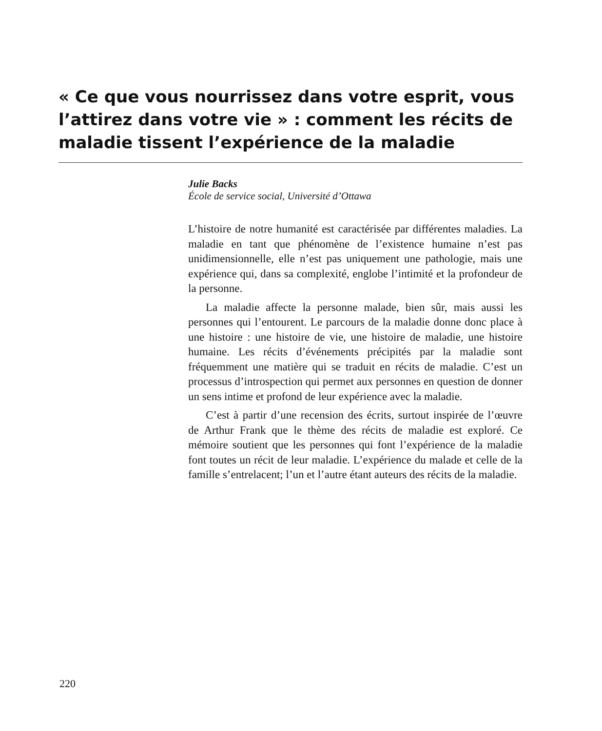« Ce que vous nourrissez dans votre esprit, vous l’attirez dans votre vie » : comment les récits de maladie tissent l’expérience de la maladie
Julie Backs
École de service social, Université d’Ottawa
L’histoire de notre humanité est caractérisée par différentes maladies. La maladie en tant que phénomène de l’existence humaine n’est pas unidimensionnelle, elle n’est pas uniquement une pathologie, mais une expérience qui, dans sa complexité, englobe l’intimité et la profondeur de la personne.
La maladie affecte la personne malade, bien sûr, mais aussi les personnes qui l’entourent. Le parcours de la maladie donne donc place à une histoire : une histoire de vie, une histoire de maladie, une histoire humaine. Les récits d’événements précipités par la maladie sont fréquemment une matière qui se traduit en récits de maladie. C’est un processus d’introspection qui permet aux personnes en question de donner un sens intime et profond de leur expérience avec la maladie.
C’est à partir d’une recension des écrits, surtout inspirée de l’œuvre de Arthur Frank que le thème des récits de maladie est exploré. Ce mémoire soutient que les personnes qui font l’expérience de la maladie font toutes un récit de leur maladie. L’expérience du malade et celle de la famille s’entrelacent; l’un et l’autre étant auteurs des récits de la maladie.
220